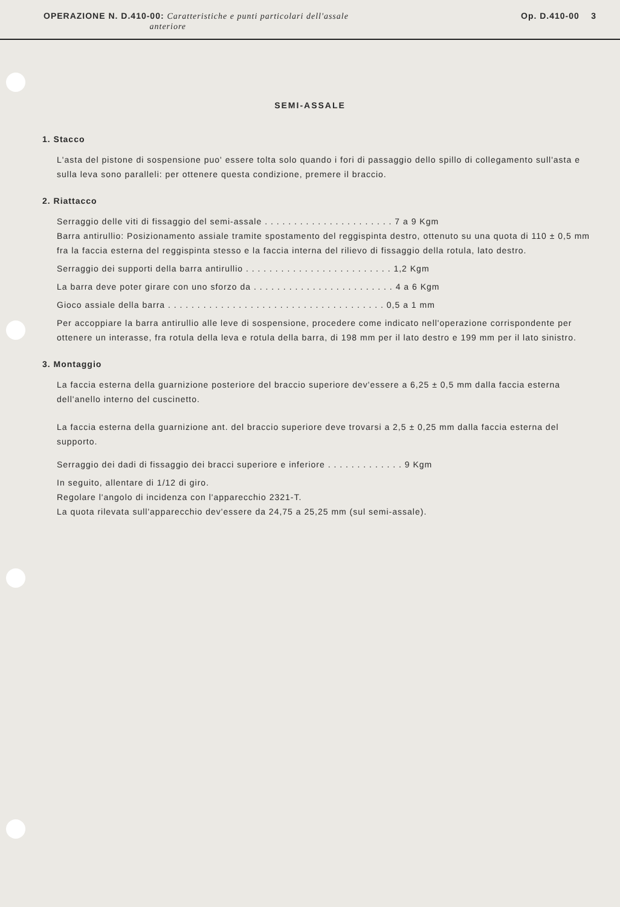OPERAZIONE N. D.410-00: Caratteristiche e punti particolari dell'assale
anteriore
Op. D.410-00 3
SEMI-ASSALE
1. Stacco
L'asta del pistone di sospensione puo' essere tolta solo quando i fori di passaggio dello spillo di collegamento sull'asta e sulla leva sono paralleli: per ottenere questa condizione, premere il braccio.
2. Riattacco
Serraggio delle viti di fissaggio del semi-assale . . . . . . . . . . . . . . . . . . . . . . 7 a 9 Kgm
Barra antirullio: Posizionamento assiale tramite spostamento del reggispinta destro, ottenuto su una quota di 110 ± 0,5 mm fra la faccia esterna del reggispinta stesso e la faccia interna del rilievo di fissaggio della rotula, lato destro.
Serraggio dei supporti della barra antirullio . . . . . . . . . . . . . . . . . . . . . . . . . 1,2 Kgm
La barra deve poter girare con uno sforzo da . . . . . . . . . . . . . . . . . . . . . . . . 4 a 6 Kgm
Gioco assiale della barra . . . . . . . . . . . . . . . . . . . . . . . . . . . . . . . . . . . . . 0,5 a 1 mm
Per accoppiare la barra antirullio alle leve di sospensione, procedere come indicato nell'operazione corrispondente per ottenere un interasse, fra rotula della leva e rotula della barra, di 198 mm per il lato destro e 199 mm per il lato sinistro.
3. Montaggio
La faccia esterna della guarnizione posteriore del braccio superiore dev'essere a 6,25 ± 0,5 mm dalla faccia esterna dell'anello interno del cuscinetto.
La faccia esterna della guarnizione ant. del braccio superiore deve trovarsi a 2,5 ± 0,25 mm dalla faccia esterna del supporto.
Serraggio dei dadi di fissaggio dei bracci superiore e inferiore . . . . . . . . . . . . . 9 Kgm
In seguito, allentare di 1/12 di giro.
Regolare l'angolo di incidenza con l'apparecchio 2321-T.
La quota rilevata sull'apparecchio dev'essere da 24,75 a 25,25 mm (sul semi-assale).